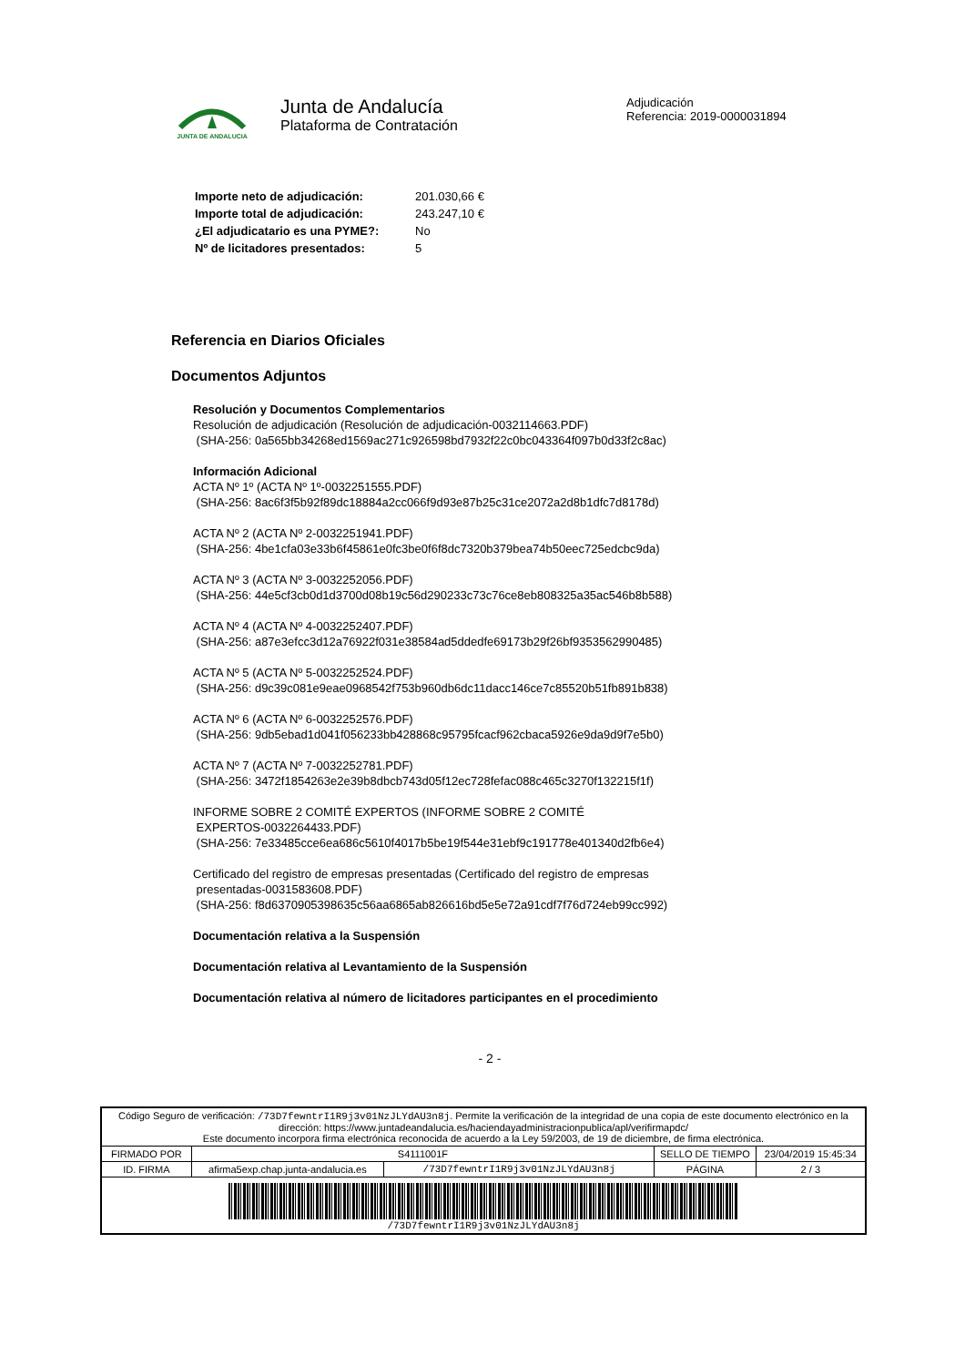JUNTA DE ANDALUCIA
Junta de Andalucía
Plataforma de Contratación
Adjudicación
Referencia: 2019-0000031894
| Importe neto de adjudicación: | 201.030,66 € |
| Importe total de adjudicación: | 243.247,10 € |
| ¿El adjudicatario es una PYME?: | No |
| Nº de licitadores presentados: | 5 |
Referencia en Diarios Oficiales
Documentos Adjuntos
Resolución y Documentos Complementarios
Resolución de adjudicación (Resolución de adjudicación-0032114663.PDF)
(SHA-256: 0a565bb34268ed1569ac271c926598bd7932f22c0bc043364f097b0d33f2c8ac)
Información Adicional
ACTA Nº 1º (ACTA Nº 1º-0032251555.PDF)
(SHA-256: 8ac6f3f5b92f89dc18884a2cc066f9d93e87b25c31ce2072a2d8b1dfc7d8178d)
ACTA Nº 2 (ACTA Nº 2-0032251941.PDF)
(SHA-256: 4be1cfa03e33b6f45861e0fc3be0f6f8dc7320b379bea74b50eec725edcbc9da)
ACTA Nº 3 (ACTA Nº 3-0032252056.PDF)
(SHA-256: 44e5cf3cb0d1d3700d08b19c56d290233c73c76ce8eb808325a35ac546b8b588)
ACTA Nº 4 (ACTA Nº 4-0032252407.PDF)
(SHA-256: a87e3efcc3d12a76922f031e38584ad5ddedfe69173b29f26bf9353562990485)
ACTA Nº 5 (ACTA Nº 5-0032252524.PDF)
(SHA-256: d9c39c081e9eae0968542f753b960db6dc11dacc146ce7c85520b51fb891b838)
ACTA Nº 6 (ACTA Nº 6-0032252576.PDF)
(SHA-256: 9db5ebad1d041f056233bb428868c95795fcacf962cbaca5926e9da9d9f7e5b0)
ACTA Nº 7 (ACTA Nº 7-0032252781.PDF)
(SHA-256: 3472f1854263e2e39b8dbcb743d05f12ec728fefac088c465c3270f132215f1f)
INFORME SOBRE 2 COMITÉ EXPERTOS (INFORME SOBRE 2 COMITÉ
EXPERTOS-0032264433.PDF)
(SHA-256: 7e33485cce6ea686c5610f4017b5be19f544e31ebf9c191778e401340d2fb6e4)
Certificado del registro de empresas presentadas (Certificado del registro de empresas
presentadas-0031583608.PDF)
(SHA-256: f8d6370905398635c56aa6865ab826616bd5e5e72a91cdf7f76d724eb99cc992)
Documentación relativa a la Suspensión
Documentación relativa al Levantamiento de la Suspensión
Documentación relativa al número de licitadores participantes en el procedimiento
- 2 -
| Código Seguro de verificación: /73D7fewntrI1R9j3v01NzJLYdAU3n8j . Permite la verificación de la integridad de una copia de este documento electrónico en la dirección: https://www.juntadeandalucia.es/haciendayadministracionpublica/apl/verifirmapdc/ Este documento incorpora firma electrónica reconocida de acuerdo a la Ley 59/2003, de 19 de diciembre, de firma electrónica. | | | | |
| FIRMADO POR | S4111001F | | SELLO DE TIEMPO | 23/04/2019 15:45:34 |
| ID. FIRMA | afirma5exp.chap.junta-andalucia.es | /73D7fewntrI1R9j3v01NzJLYdAU3n8j | PÁGINA | 2 / 3 |
| /73D7fewntrI1R9j3v01NzJLYdAU3n8j | | | | |